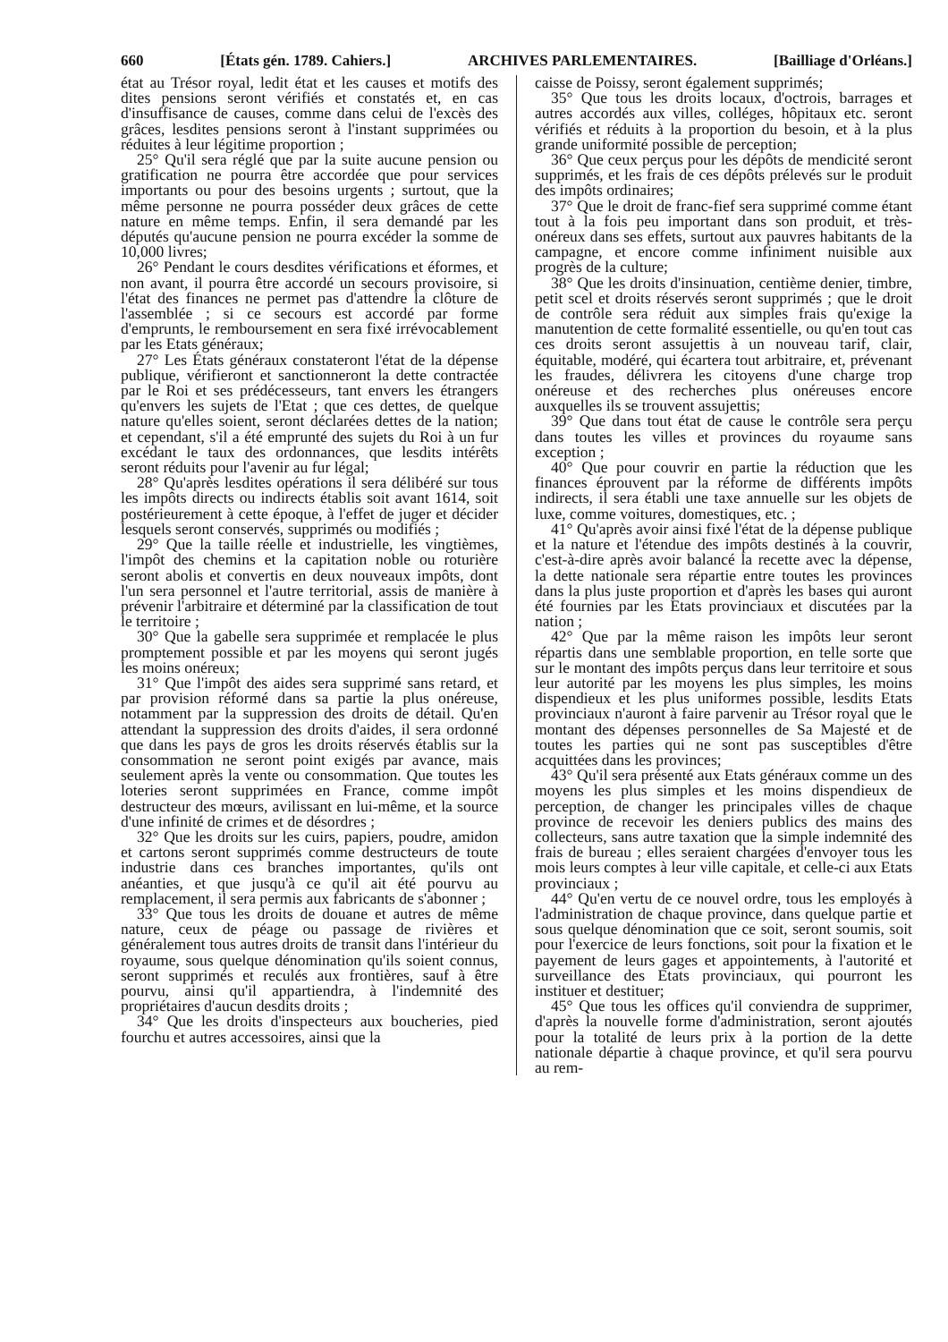660 [États gén. 1789. Cahiers.] ARCHIVES PARLEMENTAIRES. [Bailliage d'Orléans.]
état au Trésor royal, ledit état et les causes et motifs des dites pensions seront vérifiés et constatés et, en cas d'insuffisance de causes, comme dans celui de l'excès des grâces, lesdites pensions seront à l'instant supprimées ou réduites à leur légitime proportion ;
25° Qu'il sera réglé que par la suite aucune pension ou gratification ne pourra être accordée que pour services importants ou pour des besoins urgents ; surtout, que la même personne ne pourra posséder deux grâces de cette nature en même temps. Enfin, il sera demandé par les députés qu'aucune pension ne pourra excéder la somme de 10,000 livres;
26° Pendant le cours desdites vérifications et éformes, et non avant, il pourra être accordé un secours provisoire, si l'état des finances ne permet pas d'attendre la clôture de l'assemblée ; si ce secours est accordé par forme d'emprunts, le remboursement en sera fixé irrévocablement par les Etats généraux;
27° Les États généraux constateront l'état de la dépense publique, vérifieront et sanctionneront la dette contractée par le Roi et ses prédécesseurs, tant envers les étrangers qu'envers les sujets de l'Etat ; que ces dettes, de quelque nature qu'elles soient, seront déclarées dettes de la nation; et cependant, s'il a été emprunté des sujets du Roi à un fur excédant le taux des ordonnances, que lesdits intérêts seront réduits pour l'avenir au fur légal;
28° Qu'après lesdites opérations il sera délibéré sur tous les impôts directs ou indirects établis soit avant 1614, soit postérieurement à cette époque, à l'effet de juger et décider lesquels seront conservés, supprimés ou modifiés ;
29° Que la taille réelle et industrielle, les vingtièmes, l'impôt des chemins et la capitation noble ou roturière seront abolis et convertis en deux nouveaux impôts, dont l'un sera personnel et l'autre territorial, assis de manière à prévenir l'arbitraire et déterminé par la classification de tout le territoire ;
30° Que la gabelle sera supprimée et remplacée le plus promptement possible et par les moyens qui seront jugés les moins onéreux;
31° Que l'impôt des aides sera supprimé sans retard, et par provision réformé dans sa partie la plus onéreuse, notamment par la suppression des droits de détail. Qu'en attendant la suppression des droits d'aides, il sera ordonné que dans les pays de gros les droits réservés établis sur la consommation ne seront point exigés par avance, mais seulement après la vente ou consommation. Que toutes les loteries seront supprimées en France, comme impôt destructeur des mœurs, avilissant en lui-même, et la source d'une infinité de crimes et de désordres ;
32° Que les droits sur les cuirs, papiers, poudre, amidon et cartons seront supprimés comme destructeurs de toute industrie dans ces branches importantes, qu'ils ont anéanties, et que jusqu'à ce qu'il ait été pourvu au remplacement, il sera permis aux fabricants de s'abonner ;
33° Que tous les droits de douane et autres de même nature, ceux de péage ou passage de rivières et généralement tous autres droits de transit dans l'intérieur du royaume, sous quelque dénomination qu'ils soient connus, seront supprimés et reculés aux frontières, sauf à être pourvu, ainsi qu'il appartiendra, à l'indemnité des propriétaires d'aucun desdits droits ;
34° Que les droits d'inspecteurs aux boucheries, pied fourchu et autres accessoires, ainsi que la
caisse de Poissy, seront également supprimés;
35° Que tous les droits locaux, d'octrois, barrages et autres accordés aux villes, colléges, hôpitaux etc. seront vérifiés et réduits à la proportion du besoin, et à la plus grande uniformité possible de perception;
36° Que ceux perçus pour les dépôts de mendicité seront supprimés, et les frais de ces dépôts prélevés sur le produit des impôts ordinaires;
37° Que le droit de franc-fief sera supprimé comme étant tout à la fois peu important dans son produit, et très-onéreux dans ses effets, surtout aux pauvres habitants de la campagne, et encore comme infiniment nuisible aux progrès de la culture;
38° Que les droits d'insinuation, centième denier, timbre, petit scel et droits réservés seront supprimés ; que le droit de contrôle sera réduit aux simples frais qu'exige la manutention de cette formalité essentielle, ou qu'en tout cas ces droits seront assujettis à un nouveau tarif, clair, équitable, modéré, qui écartera tout arbitraire, et, prévenant les fraudes, délivrera les citoyens d'une charge trop onéreuse et des recherches plus onéreuses encore auxquelles ils se trouvent assujettis;
39° Que dans tout état de cause le contrôle sera perçu dans toutes les villes et provinces du royaume sans exception ;
40° Que pour couvrir en partie la réduction que les finances éprouvent par la réforme de différents impôts indirects, il sera établi une taxe annuelle sur les objets de luxe, comme voitures, domestiques, etc. ;
41° Qu'après avoir ainsi fixé l'état de la dépense publique et la nature et l'étendue des impôts destinés à la couvrir, c'est-à-dire après avoir balancé la recette avec la dépense, la dette nationale sera répartie entre toutes les provinces dans la plus juste proportion et d'après les bases qui auront été fournies par les Etats provinciaux et discutées par la nation ;
42° Que par la même raison les impôts leur seront répartis dans une semblable proportion, en telle sorte que sur le montant des impôts perçus dans leur territoire et sous leur autorité par les moyens les plus simples, les moins dispendieux et les plus uniformes possible, lesdits Etats provinciaux n'auront à faire parvenir au Trésor royal que le montant des dépenses personnelles de Sa Majesté et de toutes les parties qui ne sont pas susceptibles d'être acquittées dans les provinces;
43° Qu'il sera présenté aux Etats généraux comme un des moyens les plus simples et les moins dispendieux de perception, de changer les principales villes de chaque province de recevoir les deniers publics des mains des collecteurs, sans autre taxation que la simple indemnité des frais de bureau ; elles seraient chargées d'envoyer tous les mois leurs comptes à leur ville capitale, et celle-ci aux Etats provinciaux ;
44° Qu'en vertu de ce nouvel ordre, tous les employés à l'administration de chaque province, dans quelque partie et sous quelque dénomination que ce soit, seront soumis, soit pour l'exercice de leurs fonctions, soit pour la fixation et le payement de leurs gages et appointements, à l'autorité et surveillance des Etats provinciaux, qui pourront les instituer et destituer;
45° Que tous les offices qu'il conviendra de supprimer, d'après la nouvelle forme d'administration, seront ajoutés pour la totalité de leurs prix à la portion de la dette nationale départie à chaque province, et qu'il sera pourvu au rem-